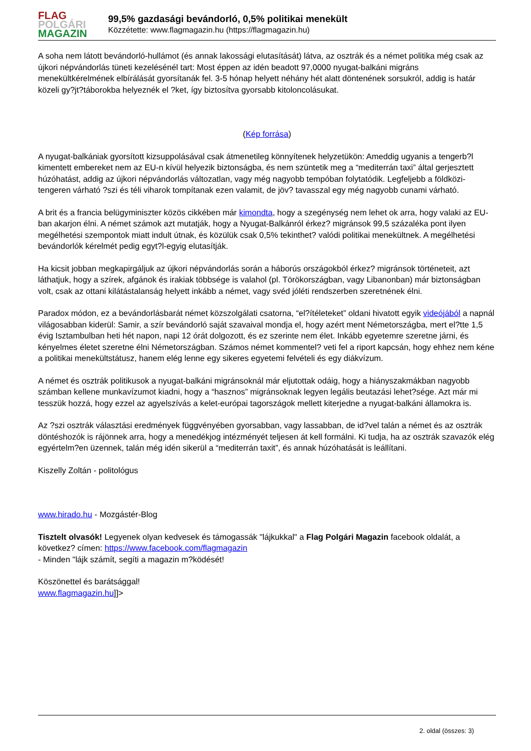FLAG
POLGÁRI
MAGAZIN
99,5% gazdasági bevándorló, 0,5% politikai menekült
Közzétette: www.flagmagazin.hu (https://flagmagazin.hu)
A soha nem látott bevándorló-hullámot (és annak lakossági elutasítását) látva, az osztrák és a német politika még csak az újkori népvándorlás tüneti kezelésénél tart: Most éppen az idén beadott 97,0000 nyugat-balkáni migráns menekültkérelmének elbírálását gyorsítanák fel. 3-5 hónap helyett néhány hét alatt döntenének sorsukról, addig is határ közeli gy?jt?táborokba helyeznék el ?ket, így biztosítva gyorsabb kitoloncolásukat.
(Kép forrása)
A nyugat-balkániak gyorsított kizsuppolásával csak átmenetileg könnyítenek helyzetükön: Ameddig ugyanis a tengerb?l kimentett embereket nem az EU-n kívül helyezik biztonságba, és nem szüntetik meg a “mediterrán taxi” által gerjesztett húzóhatást, addig az újkori népvándorlás változatlan, vagy még nagyobb tempóban folytatódik. Legfeljebb a földközi-tengeren várható ?szi és téli viharok tompítanak ezen valamit, de jöv? tavasszal egy még nagyobb cunami várható.
A brit és a francia belügyminiszter közös cikkében már kimondta, hogy a szegénység nem lehet ok arra, hogy valaki az EU-ban akarjon élni. A német számok azt mutatják, hogy a Nyugat-Balkánról érkez? migránsok 99,5 százaléka pont ilyen megélhetési szempontok miatt indult útnak, és közülük csak 0,5% tekinthet? valódi politikai menekültnek. A megélhetési bevándorlók kérelmét pedig egyt?l-egyig elutasítják.
Ha kicsit jobban megkapirgáljuk az újkori népvándorlás során a háborús országokból érkez? migránsok történeteit, azt láthatjuk, hogy a szírek, afgánok és irakiak többsége is valahol (pl. Törökországban, vagy Libanonban) már biztonságban volt, csak az ottani kilátástalanság helyett inkább a német, vagy svéd jóléti rendszerben szeretnének élni.
Paradox módon, ez a bevándorlásbarát német közszolgálati csatorna, “el?ítéleteket” oldani hivatott egyik videójából a napnál világosabban kiderül: Samir, a szír bevándorló saját szavaival mondja el, hogy azért ment Németországba, mert el?tte 1,5 évig Isztambulban heti hét napon, napi 12 órát dolgozott, és ez szerinte nem élet. Inkább egyetemre szeretne járni, és kényelmes életet szeretne élni Németországban. Számos német kommentel? veti fel a riport kapcsán, hogy ehhez nem kéne a politikai menekültstátusz, hanem elég lenne egy sikeres egyetemi felvételi és egy diákvízum.
A német és osztrák politikusok a nyugat-balkáni migránsoknál már eljutottak odáig, hogy a hiányszakmákban nagyobb számban kellene munkavízumot kiadni, hogy a “hasznos” migránsoknak legyen legális beutazási lehet?sége. Azt már mi tesszük hozzá, hogy ezzel az agyelszívás a kelet-európai tagországok mellett kiterjedne a nyugat-balkáni államokra is.
Az ?szi osztrák választási eredmények függvényében gyorsabban, vagy lassabban, de id?vel talán a német és az osztrák döntéshozók is rájönnek arra, hogy a menedékjog intézményét teljesen át kell formálni. Ki tudja, ha az osztrák szavazók elég egyértelm?en üzennek, talán még idén sikerül a “mediterrán taxit”, és annak húzóhatását is leállítani.
Kiszelly Zoltán - politológus
www.hirado.hu - Mozgástér-Blog
Tisztelt olvasók! Legyenek olyan kedvesek és támogassák "lájkukkal" a Flag Polgári Magazin facebook oldalát, a következ? címen: https://www.facebook.com/flagmagazin
- Minden "lájk számít, segíti a magazin m?ködését!
Köszönettel és barátsággal!
www.flagmagazin.hu]]>
2. oldal (összes: 3)